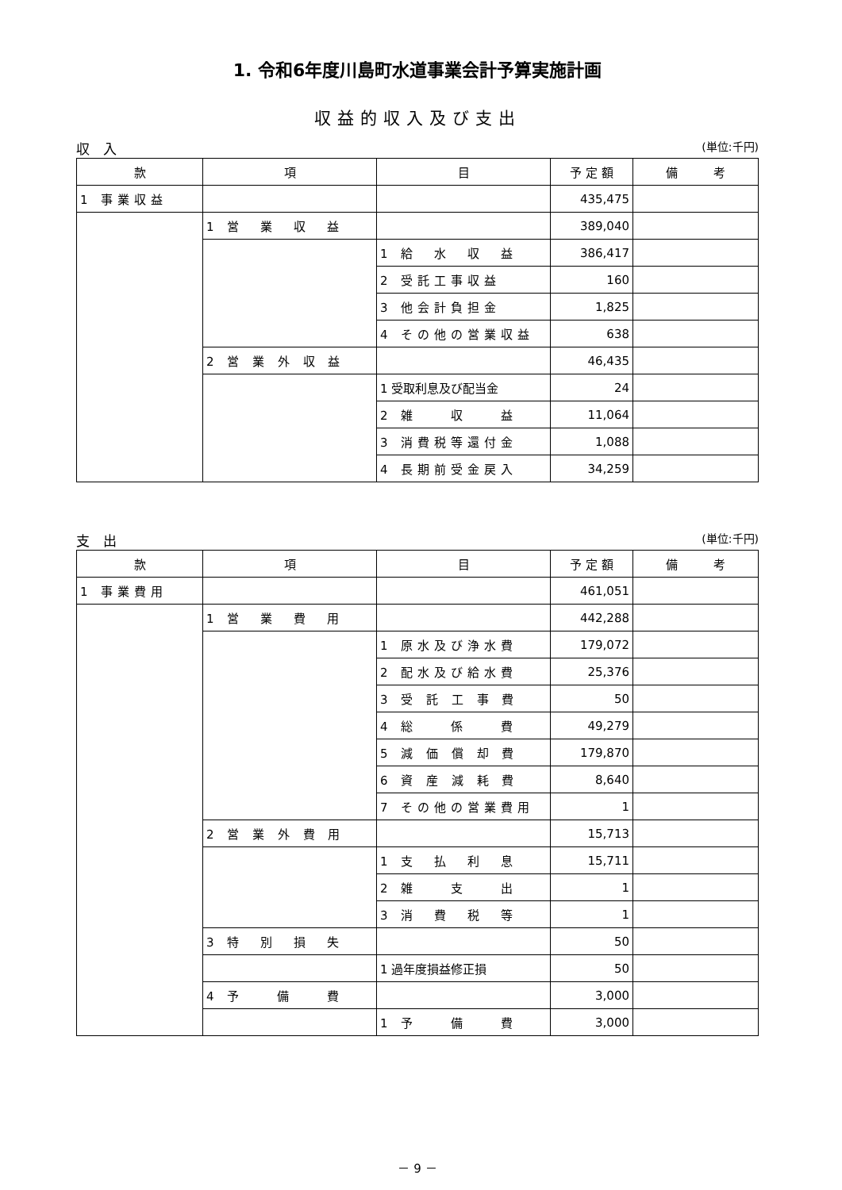1. 令和6年度川島町水道事業会計予算実施計画
収益的収入及び支出
収　入 (単位:千円)
| 款 | 項 | 目 | 予 定 額 | 備 考 |
| --- | --- | --- | --- | --- |
| 1 事業収益 | | | 435,475 | |
| | 1 営 業 収 益 | | 389,040 | |
| | | 1 給 水 収 益 | 386,417 | |
| | | 2 受託工事収益 | 160 | |
| | | 3 他会計負担金 | 1,825 | |
| | | 4 その他の営業収益 | 638 | |
| | 2 営 業 外 収 益 | | 46,435 | |
| | | 1 受取利息及び配当金 | 24 | |
| | | 2 雑 収 益 | 11,064 | |
| | | 3 消費税等還付金 | 1,088 | |
| | | 4 長期前受金戻入 | 34,259 | |
支　出 (単位:千円)
| 款 | 項 | 目 | 予 定 額 | 備 考 |
| --- | --- | --- | --- | --- |
| 1 事業費用 | | | 461,051 | |
| | 1 営 業 費 用 | | 442,288 | |
| | | 1 原水及び浄水費 | 179,072 | |
| | | 2 配水及び給水費 | 25,376 | |
| | | 3 受 託 工 事 費 | 50 | |
| | | 4 総 係 費 | 49,279 | |
| | | 5 減 価 償 却 費 | 179,870 | |
| | | 6 資 産 減 耗 費 | 8,640 | |
| | | 7 その他の営業費用 | 1 | |
| | 2 営 業 外 費 用 | | 15,713 | |
| | | 1 支 払 利 息 | 15,711 | |
| | | 2 雑 支 出 | 1 | |
| | | 3 消 費 税 等 | 1 | |
| | 3 特 別 損 失 | | 50 | |
| | | 1 過年度損益修正損 | 50 | |
| | 4 予 備 費 | | 3,000 | |
| | | 1 予 備 費 | 3,000 | |
－ 9 －